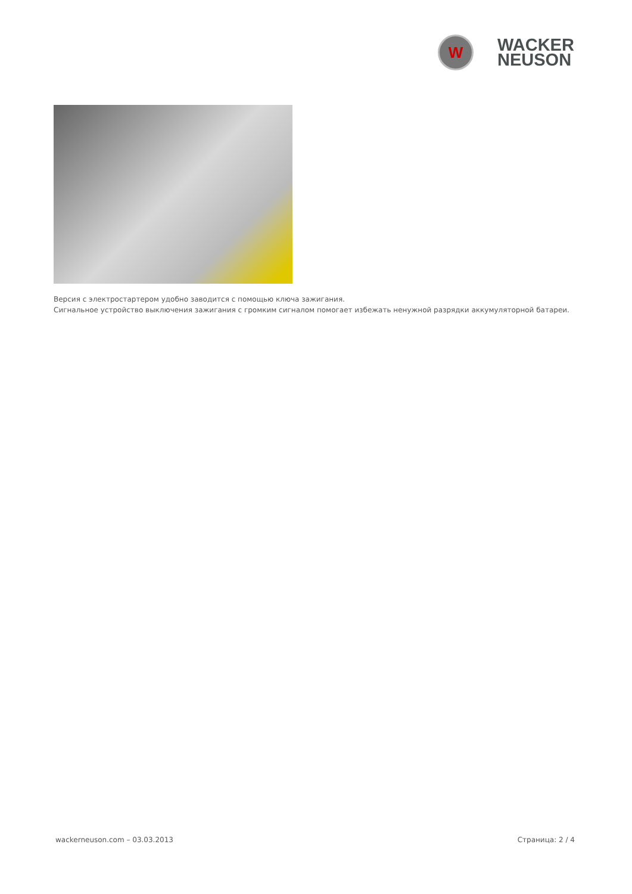W
WACKER
NEUSON
Версия с электростартером удобно заводится с помощью ключа зажигания.
Сигнальное устройство выключения зажигания с громким сигналом помогает избежать ненужной разрядки аккумуляторной батареи.
wackerneuson.com – 03.03.2013 Страница: 2 / 4